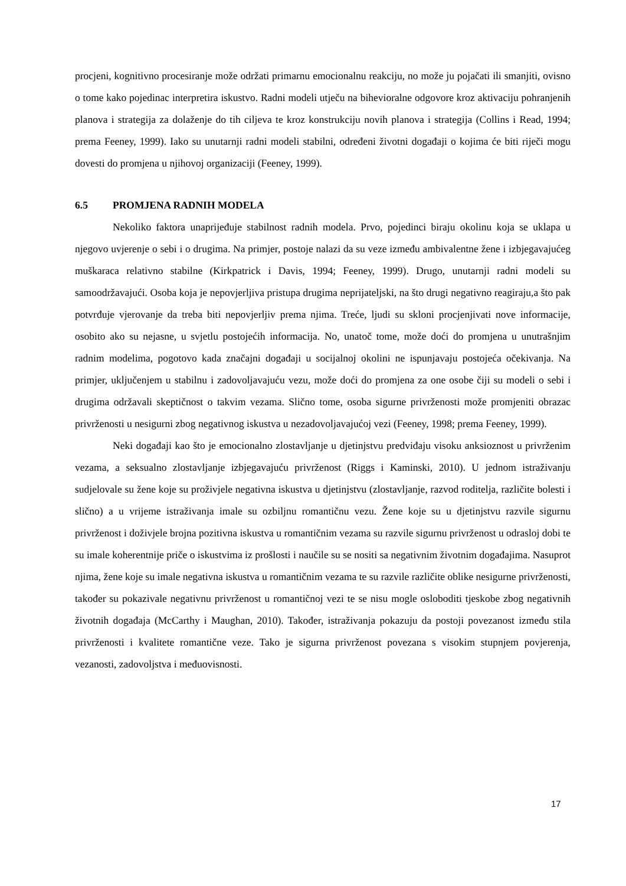procjeni, kognitivno procesiranje može održati primarnu emocionalnu reakciju, no može ju pojačati ili smanjiti, ovisno o tome kako pojedinac interpretira iskustvo. Radni modeli utječu na bihevioralne odgovore kroz aktivaciju pohranjenih planova i strategija za dolaženje do tih ciljeva te kroz konstrukciju novih planova i strategija (Collins i Read, 1994; prema Feeney, 1999). Iako su unutarnji radni modeli stabilni, određeni životni događaji o kojima će biti riječi mogu dovesti do promjena u njihovoj organizaciji (Feeney, 1999).
6.5 PROMJENA RADNIH MODELA
Nekoliko faktora unaprijeđuje stabilnost radnih modela. Prvo, pojedinci biraju okolinu koja se uklapa u njegovo uvjerenje o sebi i o drugima. Na primjer, postoje nalazi da su veze između ambivalentne žene i izbjegavajućeg muškaraca relativno stabilne (Kirkpatrick i Davis, 1994; Feeney, 1999). Drugo, unutarnji radni modeli su samoodržavajući. Osoba koja je nepovjerljiva pristupa drugima neprijateljski, na što drugi negativno reagiraju,a što pak potvrđuje vjerovanje da treba biti nepovjerljiv prema njima. Treće, ljudi su skloni procjenjivati nove informacije, osobito ako su nejasne, u svjetlu postojećih informacija. No, unatoč tome, može doći do promjena u unutrašnjim radnim modelima, pogotovo kada značajni događaji u socijalnoj okolini ne ispunjavaju postojeća očekivanja. Na primjer, uključenjem u stabilnu i zadovoljavajuću vezu, može doći do promjena za one osobe čiji su modeli o sebi i drugima održavali skeptičnost o takvim vezama. Slično tome, osoba sigurne privrženosti može promjeniti obrazac privrženosti u nesigurni zbog negativnog iskustva u nezadovoljavajućoj vezi (Feeney, 1998; prema Feeney, 1999).
Neki događaji kao što je emocionalno zlostavljanje u djetinjstvu predviđaju visoku anksioznost u privrženim vezama, a seksualno zlostavljanje izbjegavajuću privrženost (Riggs i Kaminski, 2010). U jednom istraživanju sudjelovale su žene koje su proživjele negativna iskustva u djetinjstvu (zlostavljanje, razvod roditelja, različite bolesti i slično) a u vrijeme istraživanja imale su ozbiljnu romantičnu vezu. Žene koje su u djetinjstvu razvile sigurnu privrženost i doživjele brojna pozitivna iskustva u romantičnim vezama su razvile sigurnu privrženost u odrasloj dobi te su imale koherentnije priče o iskustvima iz prošlosti i naučile su se nositi sa negativnim životnim događajima. Nasuprot njima, žene koje su imale negativna iskustva u romantičnim vezama te su razvile različite oblike nesigurne privrženosti, također su pokazivale negativnu privrženost u romantičnoj vezi te se nisu mogle osloboditi tjeskobe zbog negativnih životnih događaja (McCarthy i Maughan, 2010). Također, istraživanja pokazuju da postoji povezanost između stila privrženosti i kvalitete romantične veze. Tako je sigurna privrženost povezana s visokim stupnjem povjerenja, vezanosti, zadovoljstva i međuovisnosti.
17